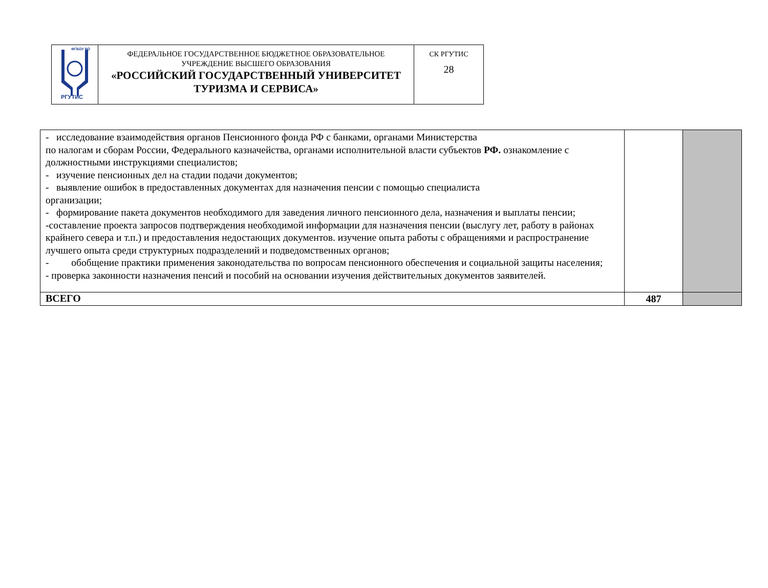| ФГБОУ ВО РГУТИС | ФЕДЕРАЛЬНОЕ ГОСУДАРСТВЕННОЕ БЮДЖЕТНОЕ ОБРАЗОВАТЕЛЬНОЕ УЧРЕЖДЕНИЕ ВЫСШЕГО ОБРАЗОВАНИЯ «РОССИЙСКИЙ ГОСУДАРСТВЕННЫЙ УНИВЕРСИТЕТ ТУРИЗМА И СЕРВИСА» | СК РГУТИС 28 |
| - исследование взаимодействия органов Пенсионного фонда РФ с банками, органами Министерства по налогам и сборам России, Федерального казначейства, органами исполнительной власти субъектов РФ. ознакомление с должностными инструкциями специалистов; - изучение пенсионных дел на стадии подачи документов; - выявление ошибок в предоставленных документах для назначения пенсии с помощью специалиста организации; - формирование пакета документов необходимого для заведения личного пенсионного дела, назначения и выплаты пенсии; -составление проекта запросов подтверждения необходимой информации для назначения пенсии (выслугу лет, работу в районах крайнего севера и т.п.) и предоставления недостающих документов. изучение опыта работы с обращениями и распространение лучшего опыта среди структурных подразделений и подведомственных органов; - обобщение практики применения законодательства по вопросам пенсионного обеспечения и социальной защиты населения; - проверка законности назначения пенсий и пособий на основании изучения действительных документов заявителей. | | |
| ВСЕГО | 487 | |